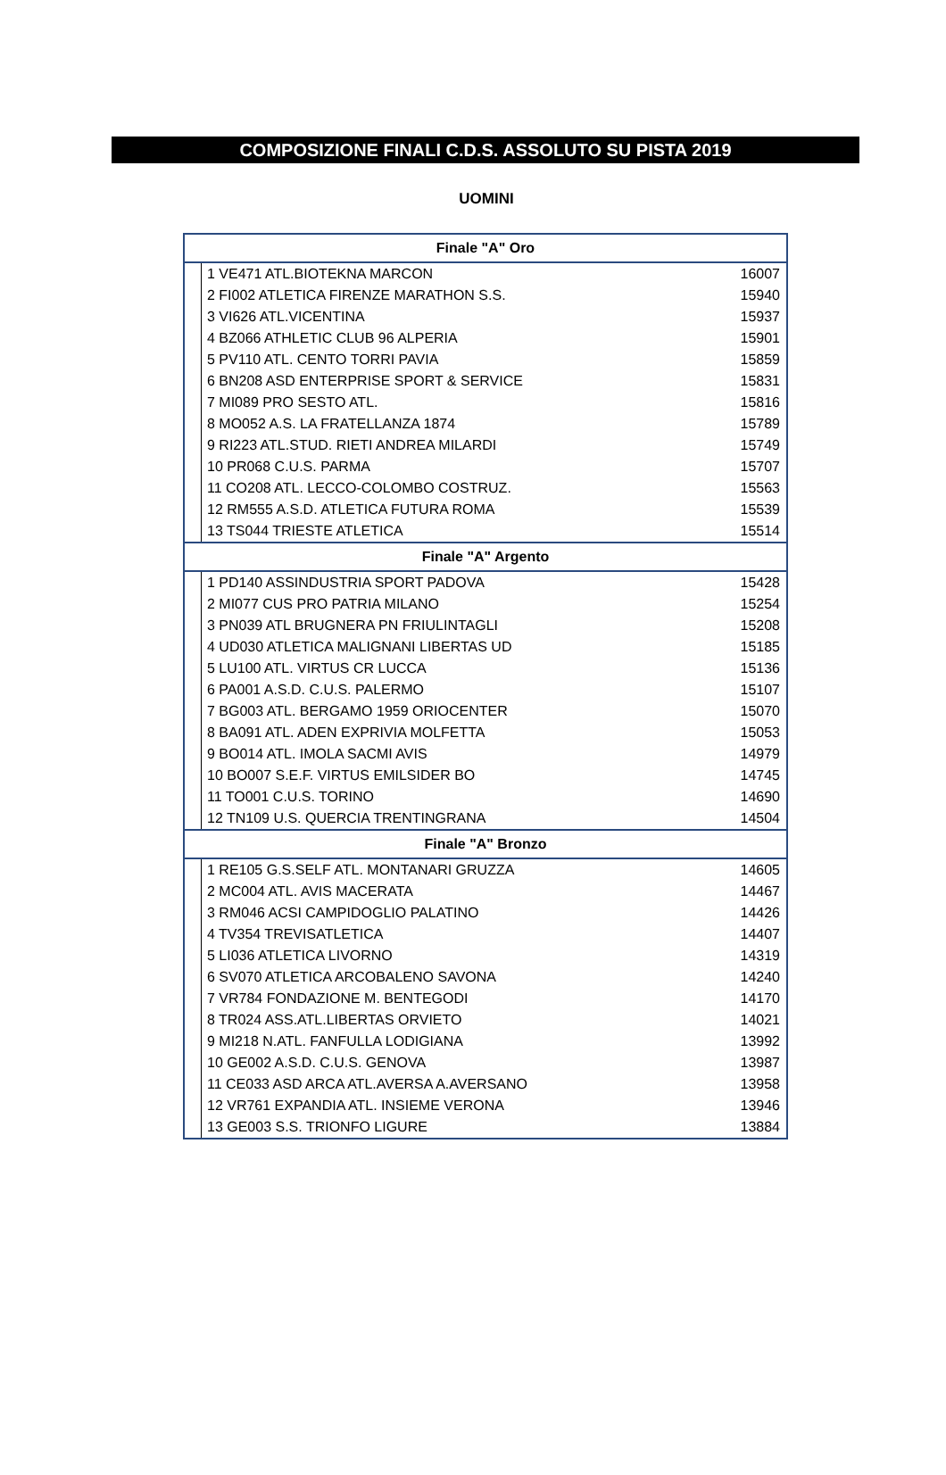COMPOSIZIONE FINALI C.D.S. ASSOLUTO SU PISTA 2019
UOMINI
| Finale "A" Oro | | |
| --- | --- | --- |
| | 1 VE471 ATL.BIOTEKNA MARCON | 16007 |
| | 2 FI002 ATLETICA FIRENZE MARATHON S.S. | 15940 |
| | 3 VI626 ATL.VICENTINA | 15937 |
| | 4 BZ066 ATHLETIC CLUB 96 ALPERIA | 15901 |
| | 5 PV110 ATL. CENTO TORRI PAVIA | 15859 |
| | 6 BN208 ASD ENTERPRISE SPORT & SERVICE | 15831 |
| | 7 MI089 PRO SESTO ATL. | 15816 |
| | 8 MO052 A.S. LA FRATELLANZA 1874 | 15789 |
| | 9 RI223 ATL.STUD. RIETI ANDREA MILARDI | 15749 |
| | 10 PR068 C.U.S. PARMA | 15707 |
| | 11 CO208 ATL. LECCO-COLOMBO COSTRUZ. | 15563 |
| | 12 RM555 A.S.D. ATLETICA FUTURA ROMA | 15539 |
| | 13 TS044 TRIESTE ATLETICA | 15514 |
| Finale "A" Argento | | |
| | 1 PD140 ASSINDUSTRIA SPORT PADOVA | 15428 |
| | 2 MI077 CUS PRO PATRIA MILANO | 15254 |
| | 3 PN039 ATL BRUGNERA PN FRIULINTAGLI | 15208 |
| | 4 UD030 ATLETICA MALIGNANI LIBERTAS UD | 15185 |
| | 5 LU100 ATL. VIRTUS CR LUCCA | 15136 |
| | 6 PA001 A.S.D. C.U.S. PALERMO | 15107 |
| | 7 BG003 ATL. BERGAMO 1959 ORIOCENTER | 15070 |
| | 8 BA091 ATL. ADEN EXPRIVIA MOLFETTA | 15053 |
| | 9 BO014 ATL. IMOLA SACMI AVIS | 14979 |
| | 10 BO007 S.E.F. VIRTUS EMILSIDER BO | 14745 |
| | 11 TO001 C.U.S. TORINO | 14690 |
| | 12 TN109 U.S. QUERCIA TRENTINGRANA | 14504 |
| Finale "A" Bronzo | | |
| | 1 RE105 G.S.SELF ATL. MONTANARI GRUZZA | 14605 |
| | 2 MC004 ATL. AVIS MACERATA | 14467 |
| | 3 RM046 ACSI CAMPIDOGLIO PALATINO | 14426 |
| | 4 TV354 TREVISATLETICA | 14407 |
| | 5 LI036 ATLETICA LIVORNO | 14319 |
| | 6 SV070 ATLETICA ARCOBALENO SAVONA | 14240 |
| | 7 VR784 FONDAZIONE M. BENTEGODI | 14170 |
| | 8 TR024 ASS.ATL.LIBERTAS ORVIETO | 14021 |
| | 9 MI218 N.ATL. FANFULLA LODIGIANA | 13992 |
| | 10 GE002 A.S.D. C.U.S. GENOVA | 13987 |
| | 11 CE033 ASD ARCA ATL.AVERSA A.AVERSANO | 13958 |
| | 12 VR761 EXPANDIA ATL. INSIEME VERONA | 13946 |
| | 13 GE003 S.S. TRIONFO LIGURE | 13884 |